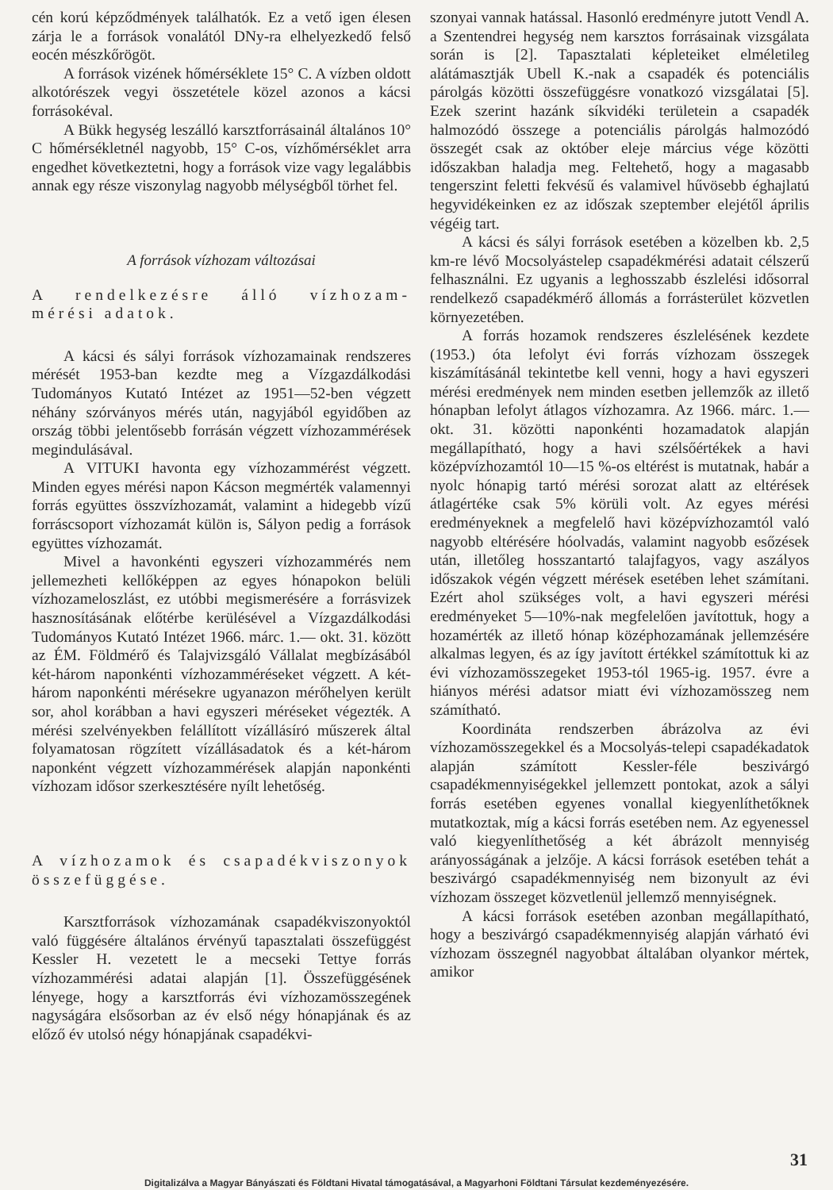cén korú képződmények találhatók. Ez a vető igen élesen zárja le a források vonalától DNy-ra elhelyezkedő felső eocén mészkőrögöt.
A források vizének hőmérséklete 15° C. A vízben oldott alkotórészek vegyi összetétele közel azonos a kácsi forrásokéval.
A Bükk hegység leszálló karsztforrásainál általános 10° C hőmérsékletnél nagyobb, 15° C-os, vízhőmérséklet arra engedhet következtetni, hogy a források vize vagy legalábbis annak egy része viszonylag nagyobb mélységből törhet fel.
A források vízhozam változásai
A rendelkezésre álló vízhozam-mérési adatok.
A kácsi és sályi források vízhozamainak rendszeres mérését 1953-ban kezdte meg a Vízgazdálkodási Tudományos Kutató Intézet az 1951—52-ben végzett néhány szórványos mérés után, nagyjából egyidőben az ország többi jelentősebb forrásán végzett vízhozammérések megindulásával.
A VITUKI havonta egy vízhozammérést végzett. Minden egyes mérési napon Kácson megmérték valamennyi forrás együttes összvízhozamát, valamint a hidegebb vízű forráscsoport vízhozamát külön is, Sályon pedig a források együttes vízhozamát.
Mivel a havonkénti egyszeri vízhozammérés nem jellemezheti kellőképpen az egyes hónapokon belüli vízhozameloszlást, ez utóbbi megismerésére a forrásvizek hasznosításának előtérbe kerülésével a Vízgazdálkodási Tudományos Kutató Intézet 1966. márc. 1.— okt. 31. között az ÉM. Földmérő és Talajvizsgáló Vállalat megbízásából két-három naponkénti vízhozamméréseket végzett. A két-három naponkénti mérésekre ugyanazon mérőhelyen került sor, ahol korábban a havi egyszeri méréseket végezték. A mérési szelvényekben felállított vízállásíró műszerek által folyamatosan rögzített vízállásadatok és a két-három naponként végzett vízhozammérések alapján naponkénti vízhozam idősor szerkesztésére nyílt lehetőség.
A vízhozamok és csapadékviszonyok összefüggése.
Karsztforrások vízhozamának csapadékviszonyoktól való függésére általános érvényű tapasztalati összefüggést Kessler H. vezetett le a mecseki Tettye forrás vízhozammérési adatai alapján [1]. Összefüggésének lényege, hogy a karsztforrás évi vízhozamösszegének nagyságára elsősorban az év első négy hónapjának és az előző év utolsó négy hónapjának csapadékvi-
szonyai vannak hatással. Hasonló eredményre jutott Vendl A. a Szentendrei hegység nem karsztos forrásainak vizsgálata során is [2]. Tapasztalati képleteiket elméletileg alátámasztják Ubell K.-nak a csapadék és potenciális párolgás közötti összefüggésre vonatkozó vizsgálatai [5]. Ezek szerint hazánk síkvidéki területein a csapadék halmozódó összege a potenciális párolgás halmozódó összegét csak az október eleje március vége közötti időszakban haladja meg. Feltehető, hogy a magasabb tengerszint feletti fekvésű és valamivel hűvösebb éghajlatú hegyvidékeinken ez az időszak szeptember elejétől április végéig tart.
A kácsi és sályi források esetében a közelben kb. 2,5 km-re lévő Mocsolyástelep csapadékmérési adatait célszerű felhasználni. Ez ugyanis a leghosszabb észlelési idősorral rendelkező csapadékmérő állomás a forrásterület közvetlen környezetében.
A forrás hozamok rendszeres észlelésének kezdete (1953.) óta lefolyt évi forrás vízhozam összegek kiszámításánál tekintetbe kell venni, hogy a havi egyszeri mérési eredmények nem minden esetben jellemzők az illető hónapban lefolyt átlagos vízhozamra. Az 1966. márc. 1.—okt. 31. közötti naponkénti hozamadatok alapján megállapítható, hogy a havi szélsőértékek a havi középvízhozamtól 10—15 %-os eltérést is mutatnak, habár a nyolc hónapig tartó mérési sorozat alatt az eltérések átlagértéke csak 5% körüli volt. Az egyes mérési eredményeknek a megfelelő havi középvízhozamtól való nagyobb eltérésére hóolvadás, valamint nagyobb esőzések után, illetőleg hosszantartó talajfagyos, vagy aszályos időszakok végén végzett mérések esetében lehet számítani. Ezért ahol szükséges volt, a havi egyszeri mérési eredményeket 5—10%-nak megfelelően javítottuk, hogy a hozamérték az illető hónap középhozamának jellemzésére alkalmas legyen, és az így javított értékkel számítottuk ki az évi vízhozamösszegeket 1953-tól 1965-ig. 1957. évre a hiányos mérési adatsor miatt évi vízhozamösszeg nem számítható.
Koordináta rendszerben ábrázolva az évi vízhozamösszegekkel és a Mocsolyás-telepi csapadékadatok alapján számított Kessler-féle beszivárgó csapadékmennyiségekkel jellemzett pontokat, azok a sályi forrás esetében egyenes vonallal kiegyenlíthetőknek mutatkoztak, míg a kácsi forrás esetében nem. Az egyenessel való kiegyenlíthetőség a két ábrázolt mennyiség arányosságának a jelzője. A kácsi források esetében tehát a beszivárgó csapadékmennyiség nem bizonyult az évi vízhozam összeget közvetlenül jellemző mennyiségnek.
A kácsi források esetében azonban megállapítható, hogy a beszivárgó csapadékmennyiség alapján várható évi vízhozam összegnél nagyobbat általában olyankor mértek, amikor
31
Digitalizálva a Magyar Bányászati és Földtani Hivatal támogatásával, a Magyarhoni Földtani Társulat kezdeményezésére.